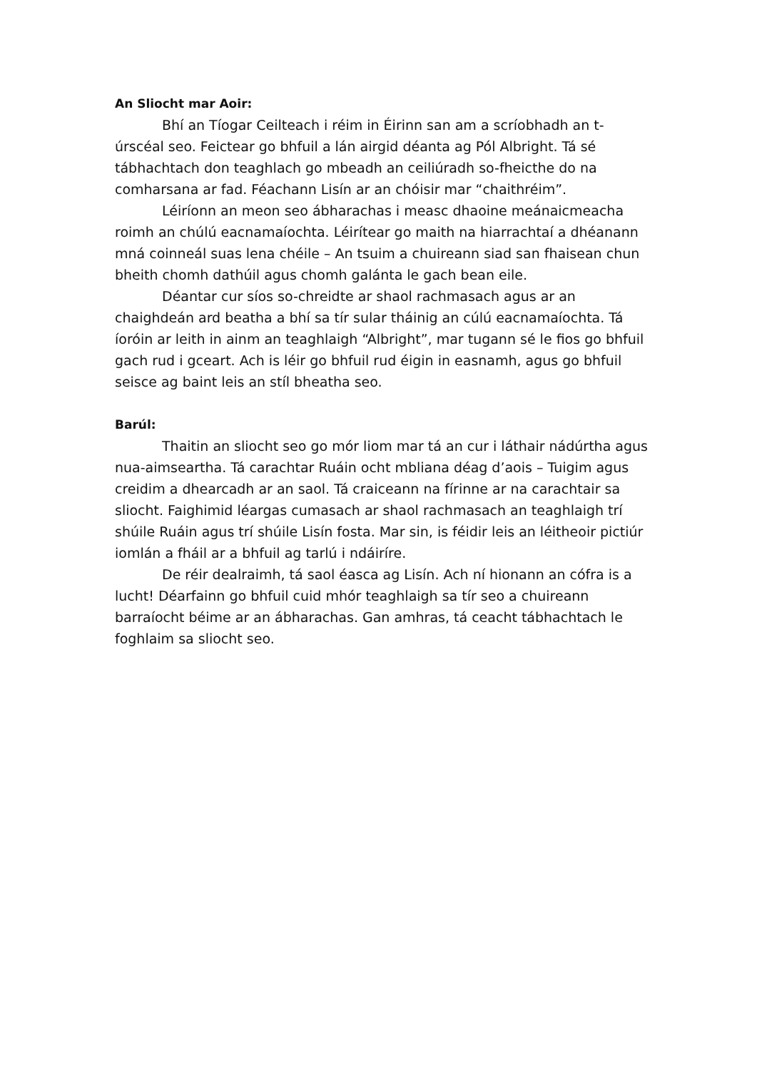An Sliocht mar Aoir:
Bhí an Tíogar Ceilteach i réim in Éirinn san am a scríobhadh an t-úrscéal seo. Feictear go bhfuil a lán airgid déanta ag Pól Albright. Tá sé tábhachtach don teaghlach go mbeadh an ceiliúradh so-fheicthe do na comharsana ar fad. Féachann Lisín ar an chóisir mar “chaithréim”.
Léiríonn an meon seo ábharachas i measc dhaoine meánaicmeacha roimh an chúlú eacnamaíochta. Léirítear go maith na hiarrachtaí a dhéanann mná coinneál suas lena chéile – An tsuim a chuireann siad san fhaisean chun bheith chomh dathúil agus chomh galánta le gach bean eile.
Déantar cur síos so-chreidte ar shaol rachmasach agus ar an chaighdeán ard beatha a bhí sa tír sular tháinig an cúlú eacnamaíochta. Tá íoróin ar leith in ainm an teaghlaigh “Albright”, mar tugann sé le fios go bhfuil gach rud i gceart. Ach is léir go bhfuil rud éigin in easnamh, agus go bhfuil seisce ag baint leis an stíl bheatha seo.
Barúl:
Thaitin an sliocht seo go mór liom mar tá an cur i láthair nádúrtha agus nua-aimseartha. Tá carachtar Ruáin ocht mbliana déag d’aois – Tuigim agus creidim a dhearcadh ar an saol. Tá craiceann na fírinne ar na carachtair sa sliocht. Faighimid léargas cumasach ar shaol rachmasach an teaghlaigh trí shúile Ruáin agus trí shúile Lisín fosta. Mar sin, is féidir leis an léitheoir pictiúr iomlán a fháil ar a bhfuil ag tarlú i ndáiríre.
De réir dealraimh, tá saol éasca ag Lisín. Ach ní hionann an cófra is a lucht! Déarfainn go bhfuil cuid mhór teaghlaigh sa tír seo a chuireann barraíocht béime ar an ábharachas. Gan amhras, tá ceacht tábhachtach le foghlaim sa sliocht seo.